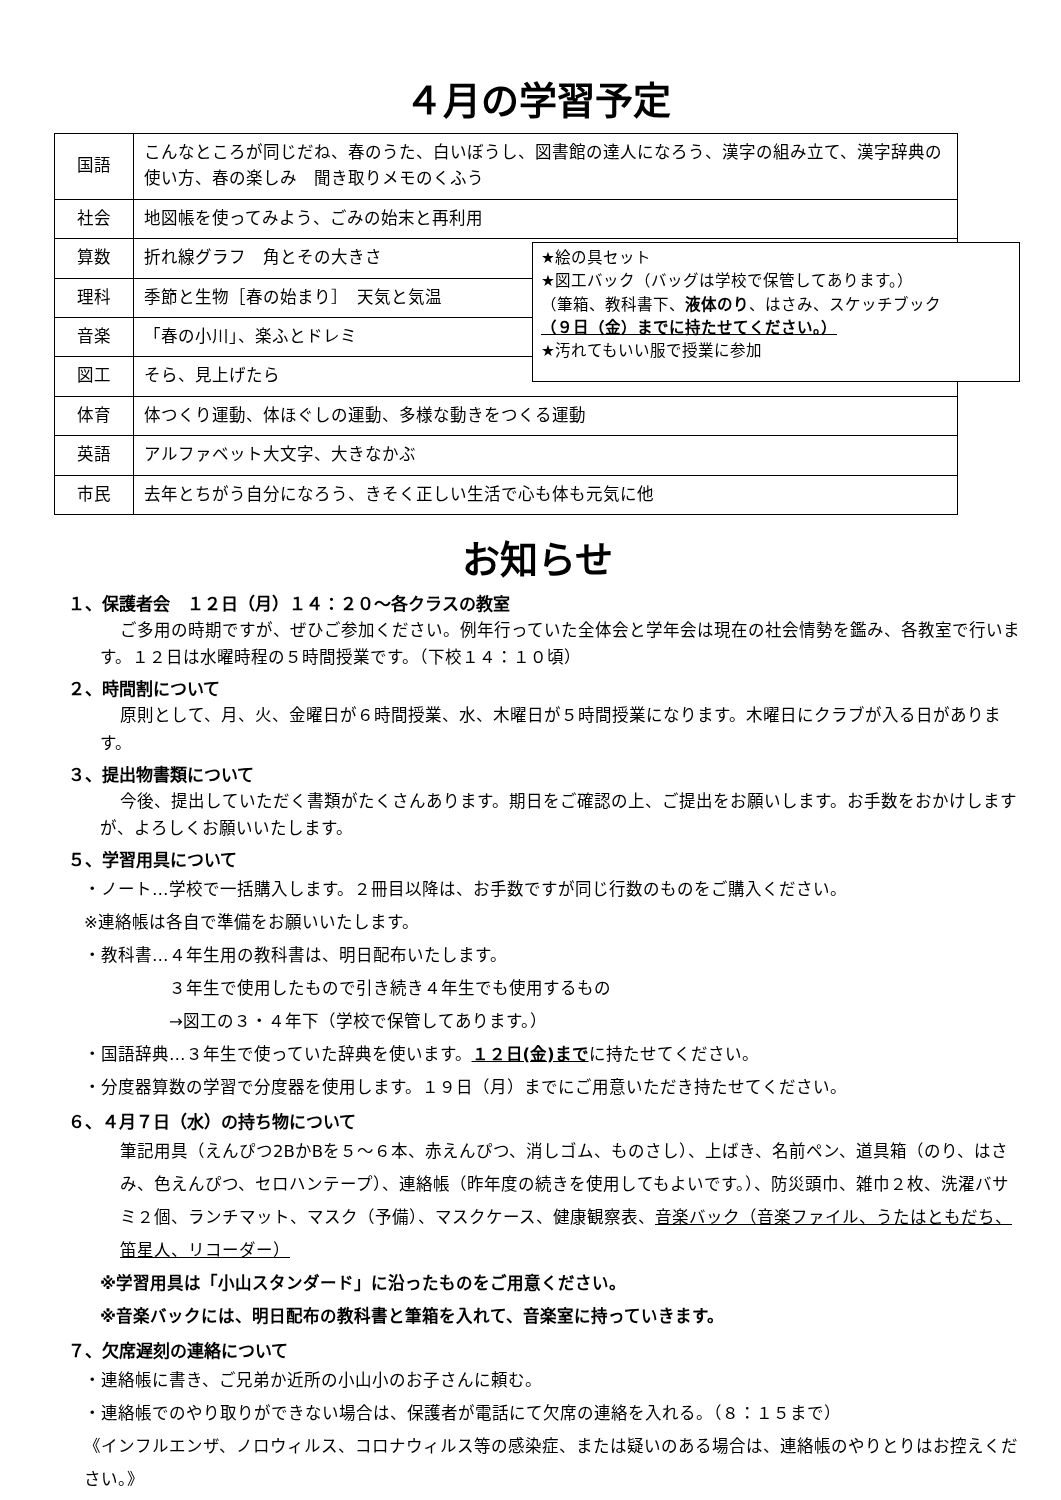４月の学習予定
| 国語 | こんなところが同じだね、春のうた、白いぼうし、図書館の達人になろう、漢字の組み立て、漢字辞典の使い方、春の楽しみ 聞き取りメモのくふう |
| 社会 | 地図帳を使ってみよう、ごみの始末と再利用 |
| 算数 | 折れ線グラフ 角とその大きさ |
| 理科 | 季節と生物［春の始まり］ 天気と気温 |
| 音楽 | 「春の小川」、楽ふとドレミ |
| 図工 | そら、見上げたら |
| 体育 | 体つくり運動、体ほぐしの運動、多様な動きをつくる運動 |
| 英語 | アルファベット大文字、大きなかぶ |
| 市民 | 去年とちがう自分になろう、きそく正しい生活で心も体も元気に他 |
★絵の具セット
★図工バック（バッグは学校で保管してあります。）
（筆箱、教科書下、液体のり、はさみ、スケッチブック
（９日（金）までに持たせてください。）
★汚れてもいい服で授業に参加
お知らせ
１、保護者会　１２日（月）１４：２０～各クラスの教室
ご多用の時期ですが、ぜひご参加ください。例年行っていた全体会と学年会は現在の社会情勢を鑑み、各教室で行います。１２日は水曜時程の５時間授業です。（下校１４：１０頃）
２、時間割について
原則として、月、火、金曜日が６時間授業、水、木曜日が５時間授業になります。木曜日にクラブが入る日があります。
３、提出物書類について
今後、提出していただく書類がたくさんあります。期日をご確認の上、ご提出をお願いします。お手数をおかけしますが、よろしくお願いいたします。
５、学習用具について
・ノート…学校で一括購入します。２冊目以降は、お手数ですが同じ行数のものをご購入ください。
※連絡帳は各自で準備をお願いいたします。
・教科書…４年生用の教科書は、明日配布いたします。
　　　　　３年生で使用したもので引き続き４年生でも使用するもの
　　　　　→図工の３・４年下（学校で保管してあります。）
・国語辞典…３年生で使っていた辞典を使います。１２日(金)までに持たせてください。
・分度器算数の学習で分度器を使用します。１９日（月）までにご用意いただき持たせてください。
６、４月７日（水）の持ち物について
筆記用具（えんぴつ2BかBを５～６本、赤えんぴつ、消しゴム、ものさし）、上ばき、名前ペン、道具箱（のり、はさみ、色えんぴつ、セロハンテープ）、連絡帳（昨年度の続きを使用してもよいです。）、防災頭巾、雑巾２枚、洗濯バサミ２個、ランチマット、マスク（予備）、マスクケース、健康観察表、音楽バック（音楽ファイル、うたはともだち、笛星人、リコーダー）
※学習用具は「小山スタンダード」に沿ったものをご用意ください。
※音楽バックには、明日配布の教科書と筆箱を入れて、音楽室に持っていきます。
７、欠席遅刻の連絡について
・連絡帳に書き、ご兄弟か近所の小山小のお子さんに頼む。
・連絡帳でのやり取りができない場合は、保護者が電話にて欠席の連絡を入れる。（８：１５まで）
《インフルエンザ、ノロウィルス、コロナウィルス等の感染症、または疑いのある場合は、連絡帳のやりとりはお控えください。》